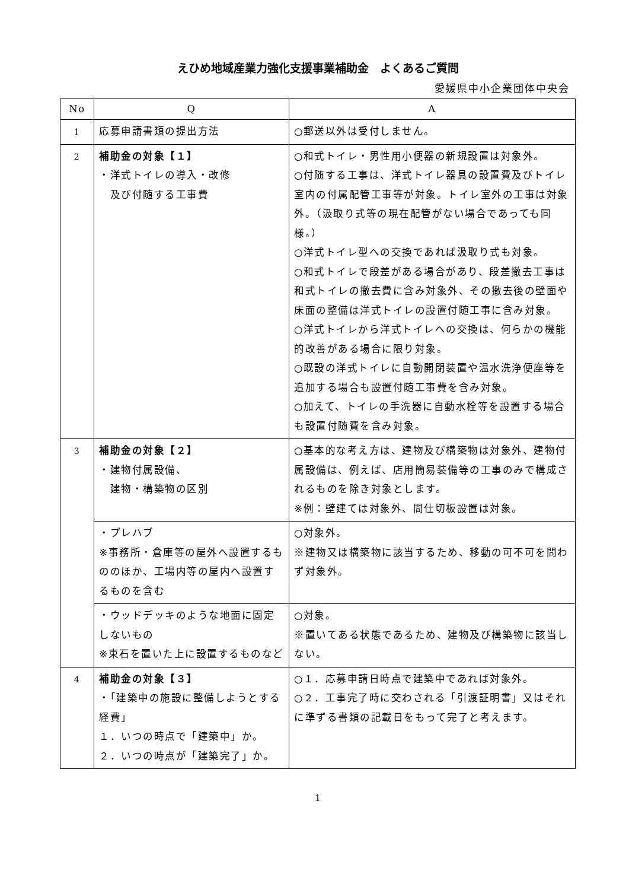えひめ地域産業力強化支援事業補助金　よくあるご質問
愛媛県中小企業団体中央会
| No | Q | A |
| --- | --- | --- |
| 1 | 応募申請書類の提出方法 | ○郵送以外は受付しません。 |
| 2 | 補助金の対象【１】 ・洋式トイレの導入・改修 及び付随する工事費 | ○和式トイレ・男性用小便器の新規設置は対象外。 ○付随する工事は、洋式トイレ器具の設置費及びトイレ室内の付属配管工事等が対象。トイレ室外の工事は対象外。（汲取り式等の現在配管がない場合であっても同様。） ○洋式トイレ型への交換であれば汲取り式も対象。 ○和式トイレで段差がある場合があり、段差撤去工事は和式トイレの撤去費に含み対象外、その撤去後の壁面や床面の整備は洋式トイレの設置付随工事に含み対象。 ○洋式トイレから洋式トイレへの交換は、何らかの機能的改善がある場合に限り対象。 ○既設の洋式トイレに自動開閉装置や温水洗浄便座等を追加する場合も設置付随工事費を含み対象。 ○加えて、トイレの手洗器に自動水栓等を設置する場合も設置付随費を含み対象。 |
| 3 | 補助金の対象【２】 ・建物付属設備、 建物・構築物の区別 | ○基本的な考え方は、建物及び構築物は対象外、建物付属設備は、例えば、店用簡易装備等の工事のみで構成されるものを除き対象とします。 ※例：壁建ては対象外、間仕切板設置は対象。 |
| | ・プレハブ ※事務所・倉庫等の屋外へ設置するもののほか、工場内等の屋内へ設置するものを含む | ○対象外。 ※建物又は構築物に該当するため、移動の可不可を問わず対象外。 |
| | ・ウッドデッキのような地面に固定しないもの ※束石を置いた上に設置するものなど | ○対象。 ※置いてある状態であるため、建物及び構築物に該当しない。 |
| 4 | 補助金の対象【３】 ・「建築中の施設に整備しようとする経費」 １．いつの時点で「建築中」か。 ２．いつの時点が「建築完了」か。 | ○１．応募申請日時点で建築中であれば対象外。 ○２．工事完了時に交わされる「引渡証明書」又はそれに準ずる書類の記載日をもって完了と考えます。 |
1